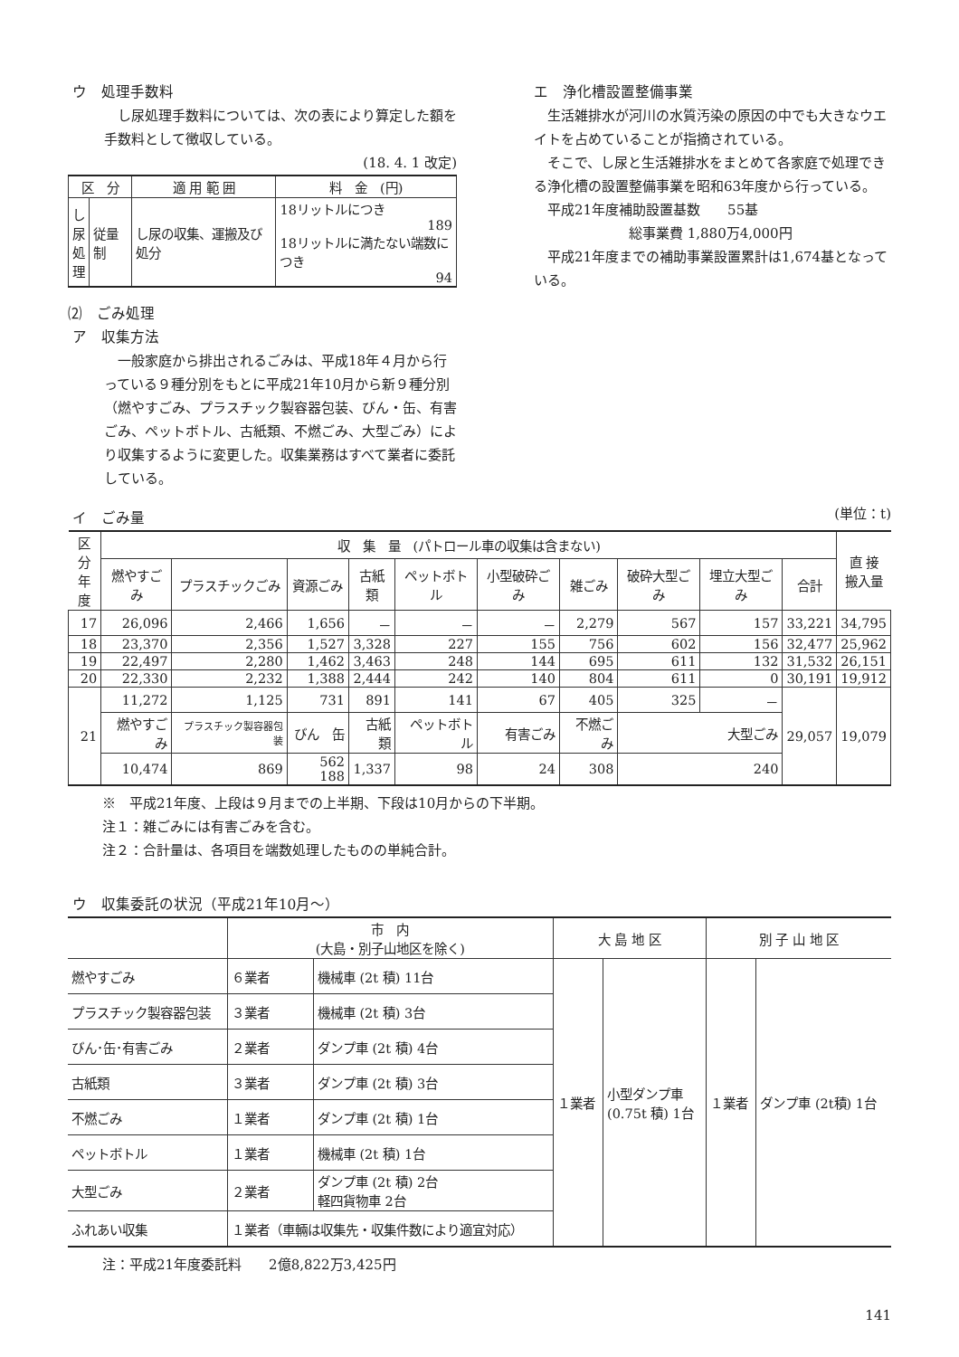ウ　処理手数料
　し尿処理手数料については、次の表により算定した額を手数料として徴収している。
(18. 4. 1 改定)
| 区 分 | | 適 用 範 囲 | 料 金 (円) |
| --- | --- | --- | --- |
| し 尿 処 理 | 従量制 | し尿の収集、運搬及び処分 | 18リットルにつき 189 18リットルに満たない端数につき 94 |
⑵　ごみ処理
ア　収集方法
　一般家庭から排出されるごみは、平成18年４月から行っている９種分別をもとに平成21年10月から新９種分別（燃やすごみ、プラスチック製容器包装、びん・缶、有害ごみ、ペットボトル、古紙類、不燃ごみ、大型ごみ）により収集するように変更した。収集業務はすべて業者に委託している。
エ　浄化槽設置整備事業
　生活雑排水が河川の水質汚染の原因の中でも大きなウエイトを占めていることが指摘されている。
　そこで、し尿と生活雑排水をまとめて各家庭で処理できる浄化槽の設置整備事業を昭和63年度から行っている。
　平成21年度補助設置基数　　55基
総事業費 1,880万4,000円
　平成21年度までの補助事業設置累計は1,674基となっている。
イ　ごみ量
(単位：t)
| 区分 年度 | 収 集 量 (パトロール車の収集は含まない) | | | | | | | | | | 直 接 搬入量 |
| --- | --- | --- | --- | --- | --- | --- | --- | --- | --- | --- | --- |
| | 燃やすごみ | プラスチックごみ | 資源ごみ | 古紙類 | ペットボトル | 小型破砕ごみ | 雑ごみ | 破砕大型ごみ | 埋立大型ごみ | 合計 | |
| 17 | 26,096 | 2,466 | 1,656 | － | － | － | 2,279 | 567 | 157 | 33,221 | 34,795 |
| 18 | 23,370 | 2,356 | 1,527 | 3,328 | 227 | 155 | 756 | 602 | 156 | 32,477 | 25,962 |
| 19 | 22,497 | 2,280 | 1,462 | 3,463 | 248 | 144 | 695 | 611 | 132 | 31,532 | 26,151 |
| 20 | 22,330 | 2,232 | 1,388 | 2,444 | 242 | 140 | 804 | 611 | 0 | 30,191 | 19,912 |
| 21 | 11,272 | 1,125 | 731 | 891 | 141 | 67 | 405 | 325 | － | 29,057 | 19,079 |
| | 燃やすごみ | プラスチック製容器包装 | びん 缶 | 古紙類 | ペットボトル | 有害ごみ | 不燃ごみ | 大型ごみ | | | |
| | 10,474 | 869 | 562 188 | 1,337 | 98 | 24 | 308 | 240 | | | |
※　平成21年度、上段は９月までの上半期、下段は10月からの下半期。
注１：雑ごみには有害ごみを含む。
注２：合計量は、各項目を端数処理したものの単純合計。
ウ　収集委託の状況（平成21年10月～）
| | 市 内 (大島・別子山地区を除く) | | 大 島 地 区 | | 別 子 山 地 区 | |
| --- | --- | --- | --- | --- | --- | --- |
| 燃やすごみ | ６業者 | 機械車 (2t 積) 11台 | １業者 | 小型ダンプ車 (0.75t 積) 1台 | １業者 | ダンプ車 (2t積) 1台 |
| プラスチック製容器包装 | ３業者 | 機械車 (2t 積) 3台 | | | | |
| びん･缶･有害ごみ | ２業者 | ダンプ車 (2t 積) 4台 | | | | |
| 古紙類 | ３業者 | ダンプ車 (2t 積) 3台 | | | | |
| 不燃ごみ | １業者 | ダンプ車 (2t 積) 1台 | | | | |
| ペットボトル | １業者 | 機械車 (2t 積) 1台 | | | | |
| 大型ごみ | ２業者 | ダンプ車 (2t 積) 2台 軽四貨物車 2台 | | | | |
| ふれあい収集 | １業者（車輛は収集先・収集件数により適宜対応） | | | | | |
注：平成21年度委託料　　2億8,822万3,425円
141